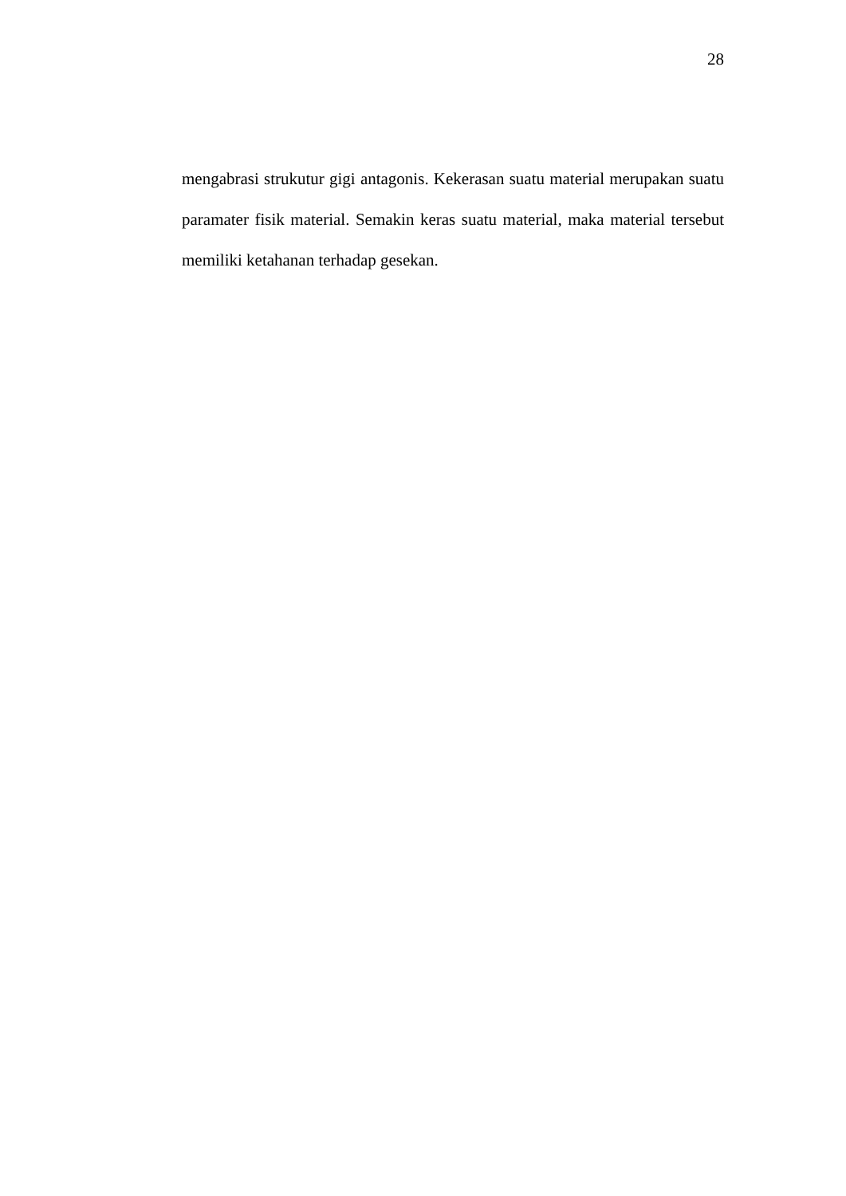28
mengabrasi strukutur gigi antagonis. Kekerasan suatu material merupakan suatu paramater fisik material. Semakin keras suatu material, maka material tersebut memiliki ketahanan terhadap gesekan.